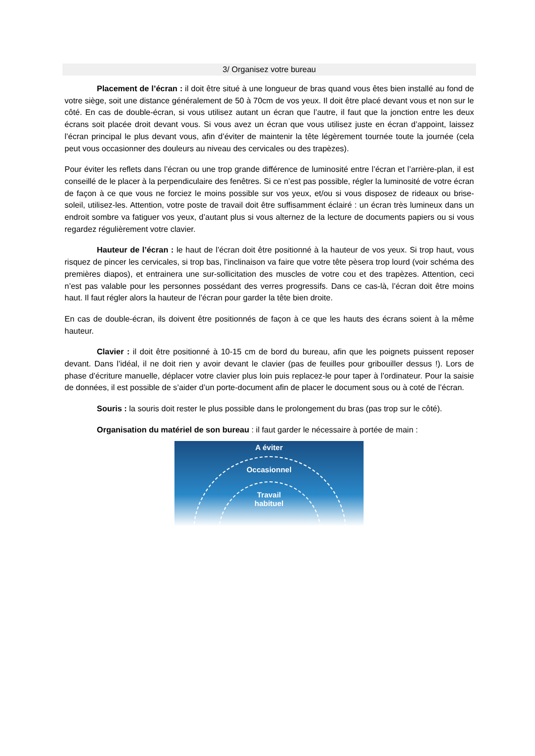3/ Organisez votre bureau
Placement de l’écran : il doit être situé à une longueur de bras quand vous êtes bien installé au fond de votre siège, soit une distance généralement de 50 à 70cm de vos yeux. Il doit être placé devant vous et non sur le côté. En cas de double-écran, si vous utilisez autant un écran que l’autre, il faut que la jonction entre les deux écrans soit placée droit devant vous. Si vous avez un écran que vous utilisez juste en écran d’appoint, laissez l’écran principal le plus devant vous, afin d’éviter de maintenir la tête légèrement tournée toute la journée (cela peut vous occasionner des douleurs au niveau des cervicales ou des trapèzes).
Pour éviter les reflets dans l’écran ou une trop grande différence de luminosité entre l’écran et l’arrière-plan, il est conseillé de le placer à la perpendiculaire des fenêtres. Si ce n’est pas possible, régler la luminosité de votre écran de façon à ce que vous ne forciez le moins possible sur vos yeux, et/ou si vous disposez de rideaux ou brise-soleil, utilisez-les. Attention, votre poste de travail doit être suffisamment éclairé : un écran très lumineux dans un endroit sombre va fatiguer vos yeux, d’autant plus si vous alternez de la lecture de documents papiers ou si vous regardez régulièrement votre clavier.
Hauteur de l’écran : le haut de l’écran doit être positionné à la hauteur de vos yeux. Si trop haut, vous risquez de pincer les cervicales, si trop bas, l’inclinaison va faire que votre tête pèsera trop lourd (voir schéma des premières diapos), et entrainera une sur-sollicitation des muscles de votre cou et des trapèzes. Attention, ceci n’est pas valable pour les personnes possédant des verres progressifs. Dans ce cas-là, l’écran doit être moins haut. Il faut régler alors la hauteur de l’écran pour garder la tête bien droite.
En cas de double-écran, ils doivent être positionnés de façon à ce que les hauts des écrans soient à la même hauteur.
Clavier : il doit être positionné à 10-15 cm de bord du bureau, afin que les poignets puissent reposer devant. Dans l’idéal, il ne doit rien y avoir devant le clavier (pas de feuilles pour gribouiller dessus !). Lors de phase d’écriture manuelle, déplacer votre clavier plus loin puis replacez-le pour taper à l’ordinateur. Pour la saisie de données, il est possible de s’aider d’un porte-document afin de placer le document sous ou à coté de l’écran.
Souris : la souris doit rester le plus possible dans le prolongement du bras (pas trop sur le côté).
Organisation du matériel de son bureau : il faut garder le nécessaire à portée de main :
A éviter
Occasionnel
Travail
habituel